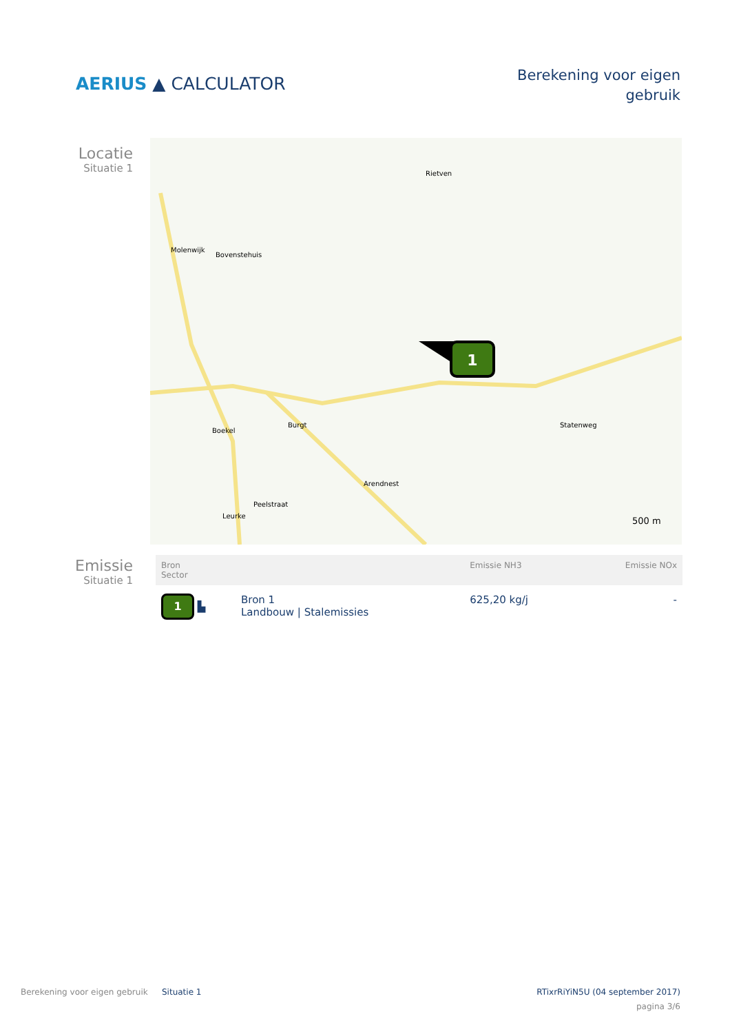AERIUS ▲ CALCULATOR
Berekening voor eigen
gebruik
Locatie
Situatie 1
1
Rietven
Molenwijk
Bovenstehuis
Burgt
Boekel
Statenweg
Arendnest
Peelstraat
Leurke
500 m
Emissie
Situatie 1
| Bron Sector | | Emissie NH3 | Emissie NOx |
| --- | --- | --- | --- |
| 1 ▙ | Bron 1 Landbouw / Stalemissies | 625,20 kg/j | - |
Berekening voor eigen gebruik Situatie 1 RTixrRiYiN5U (04 september 2017)
pagina 3/6